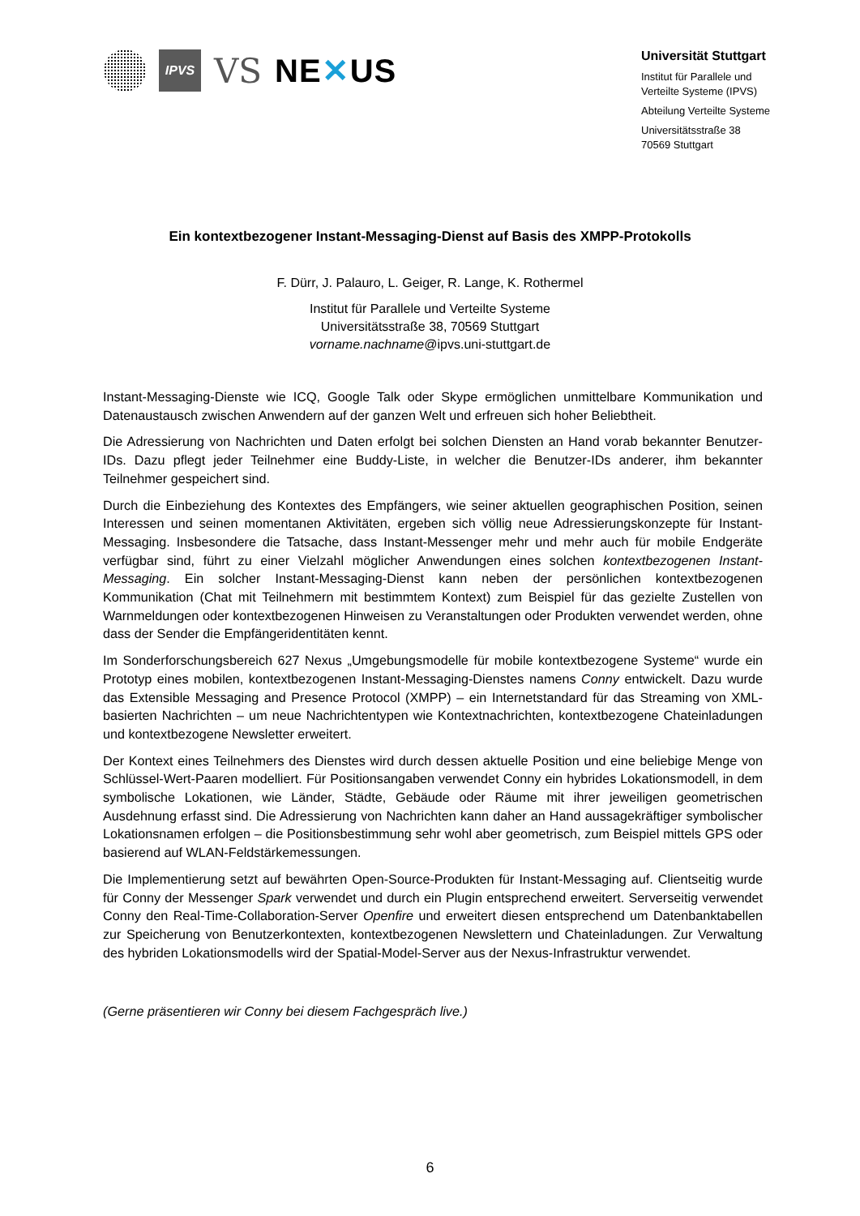IPVS
VS NE✕US
Universität Stuttgart
Institut für Parallele und
Verteilte Systeme (IPVS)
Abteilung Verteilte Systeme
Universitätsstraße 38
70569 Stuttgart
Ein kontextbezogener Instant-Messaging-Dienst auf Basis des XMPP-Protokolls
F. Dürr, J. Palauro, L. Geiger, R. Lange, K. Rothermel
Institut für Parallele und Verteilte Systeme
Universitätsstraße 38, 70569 Stuttgart
vorname.nachname@ipvs.uni-stuttgart.de
Instant-Messaging-Dienste wie ICQ, Google Talk oder Skype ermöglichen unmittelbare Kommunikation und Datenaustausch zwischen Anwendern auf der ganzen Welt und erfreuen sich hoher Beliebtheit.
Die Adressierung von Nachrichten und Daten erfolgt bei solchen Diensten an Hand vorab bekannter Benutzer-IDs. Dazu pflegt jeder Teilnehmer eine Buddy-Liste, in welcher die Benutzer-IDs anderer, ihm bekannter Teilnehmer gespeichert sind.
Durch die Einbeziehung des Kontextes des Empfängers, wie seiner aktuellen geographischen Position, seinen Interessen und seinen momentanen Aktivitäten, ergeben sich völlig neue Adressierungskonzepte für Instant-Messaging. Insbesondere die Tatsache, dass Instant-Messenger mehr und mehr auch für mobile Endgeräte verfügbar sind, führt zu einer Vielzahl möglicher Anwendungen eines solchen kontextbezogenen Instant-Messaging. Ein solcher Instant-Messaging-Dienst kann neben der persönlichen kontextbezogenen Kommunikation (Chat mit Teilnehmern mit bestimmtem Kontext) zum Beispiel für das gezielte Zustellen von Warnmeldungen oder kontextbezogenen Hinweisen zu Veranstaltungen oder Produkten verwendet werden, ohne dass der Sender die Empfängeridentitäten kennt.
Im Sonderforschungsbereich 627 Nexus „Umgebungsmodelle für mobile kontextbezogene Systeme“ wurde ein Prototyp eines mobilen, kontextbezogenen Instant-Messaging-Dienstes namens Conny entwickelt. Dazu wurde das Extensible Messaging and Presence Protocol (XMPP) – ein Internetstandard für das Streaming von XML-basierten Nachrichten – um neue Nachrichtentypen wie Kontextnachrichten, kontextbezogene Chateinladungen und kontextbezogene Newsletter erweitert.
Der Kontext eines Teilnehmers des Dienstes wird durch dessen aktuelle Position und eine beliebige Menge von Schlüssel-Wert-Paaren modelliert. Für Positionsangaben verwendet Conny ein hybrides Lokationsmodell, in dem symbolische Lokationen, wie Länder, Städte, Gebäude oder Räume mit ihrer jeweiligen geometrischen Ausdehnung erfasst sind. Die Adressierung von Nachrichten kann daher an Hand aussagekräftiger symbolischer Lokationsnamen erfolgen – die Positionsbestimmung sehr wohl aber geometrisch, zum Beispiel mittels GPS oder basierend auf WLAN-Feldstärkemessungen.
Die Implementierung setzt auf bewährten Open-Source-Produkten für Instant-Messaging auf. Clientseitig wurde für Conny der Messenger Spark verwendet und durch ein Plugin entsprechend erweitert. Serverseitig verwendet Conny den Real-Time-Collaboration-Server Openfire und erweitert diesen entsprechend um Datenbanktabellen zur Speicherung von Benutzerkontexten, kontextbezogenen Newslettern und Chateinladungen. Zur Verwaltung des hybriden Lokationsmodells wird der Spatial-Model-Server aus der Nexus-Infrastruktur verwendet.
(Gerne präsentieren wir Conny bei diesem Fachgespräch live.)
6